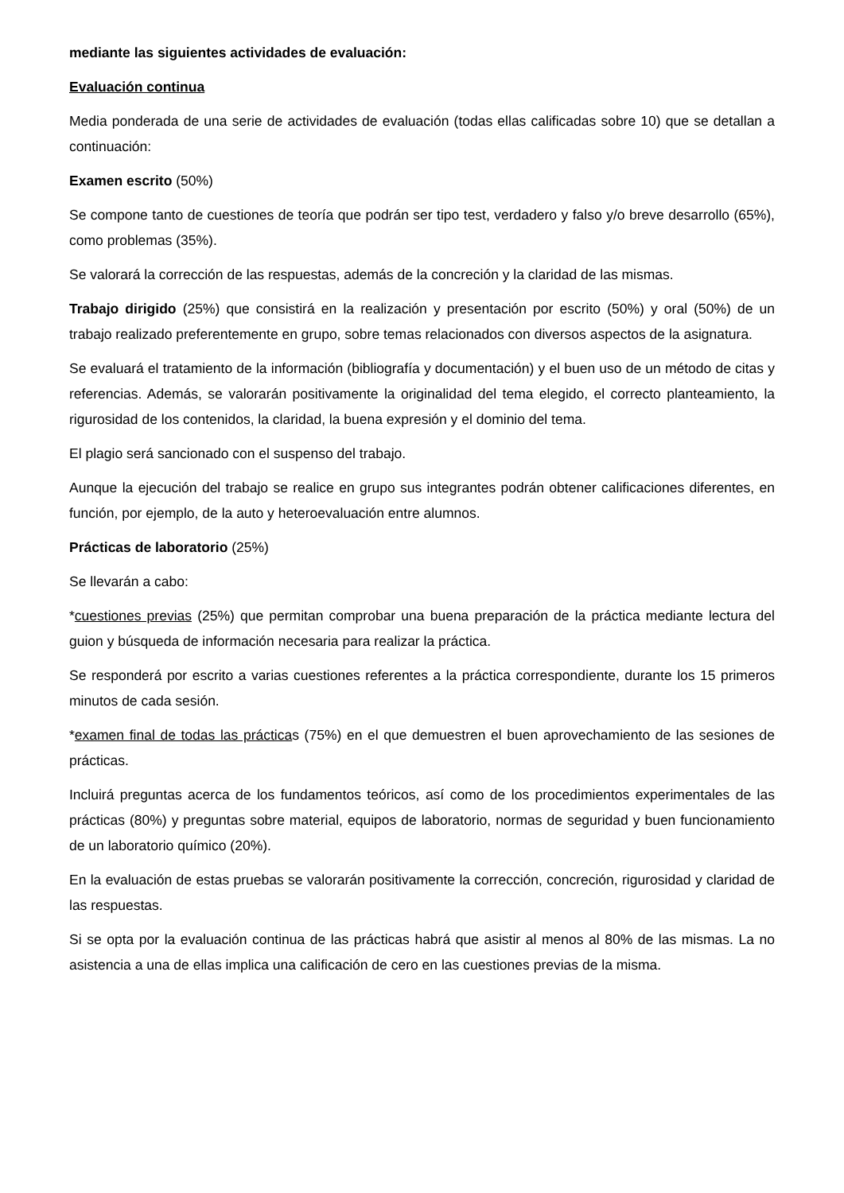mediante las siguientes actividades de evaluación:
Evaluación continua
Media ponderada de una serie de actividades de evaluación (todas ellas calificadas sobre 10) que se detallan a continuación:
Examen escrito (50%)
Se compone tanto de cuestiones de teoría que podrán ser tipo test, verdadero y falso y/o breve desarrollo (65%), como problemas (35%).
Se valorará la corrección de las respuestas, además de la concreción y la claridad de las mismas.
Trabajo dirigido (25%) que consistirá en la realización y presentación por escrito (50%) y oral (50%) de un trabajo realizado preferentemente en grupo, sobre temas relacionados con diversos aspectos de la asignatura.
Se evaluará el tratamiento de la información (bibliografía y documentación) y el buen uso de un método de citas y referencias. Además, se valorarán positivamente la originalidad del tema elegido, el correcto planteamiento, la rigurosidad de los contenidos, la claridad, la buena expresión y el dominio del tema.
El plagio será sancionado con el suspenso del trabajo.
Aunque la ejecución del trabajo se realice en grupo sus integrantes podrán obtener calificaciones diferentes, en función, por ejemplo, de la auto y heteroevaluación entre alumnos.
Prácticas de laboratorio (25%)
Se llevarán a cabo:
*cuestiones previas (25%) que permitan comprobar una buena preparación de la práctica mediante lectura del guion y búsqueda de información necesaria para realizar la práctica.
Se responderá por escrito a varias cuestiones referentes a la práctica correspondiente, durante los 15 primeros minutos de cada sesión.
*examen final de todas las prácticas (75%) en el que demuestren el buen aprovechamiento de las sesiones de prácticas.
Incluirá preguntas acerca de los fundamentos teóricos, así como de los procedimientos experimentales de las prácticas (80%) y preguntas sobre material, equipos de laboratorio, normas de seguridad y buen funcionamiento de un laboratorio químico (20%).
En la evaluación de estas pruebas se valorarán positivamente la corrección, concreción, rigurosidad y claridad de las respuestas.
Si se opta por la evaluación continua de las prácticas habrá que asistir al menos al 80% de las mismas. La no asistencia a una de ellas implica una calificación de cero en las cuestiones previas de la misma.